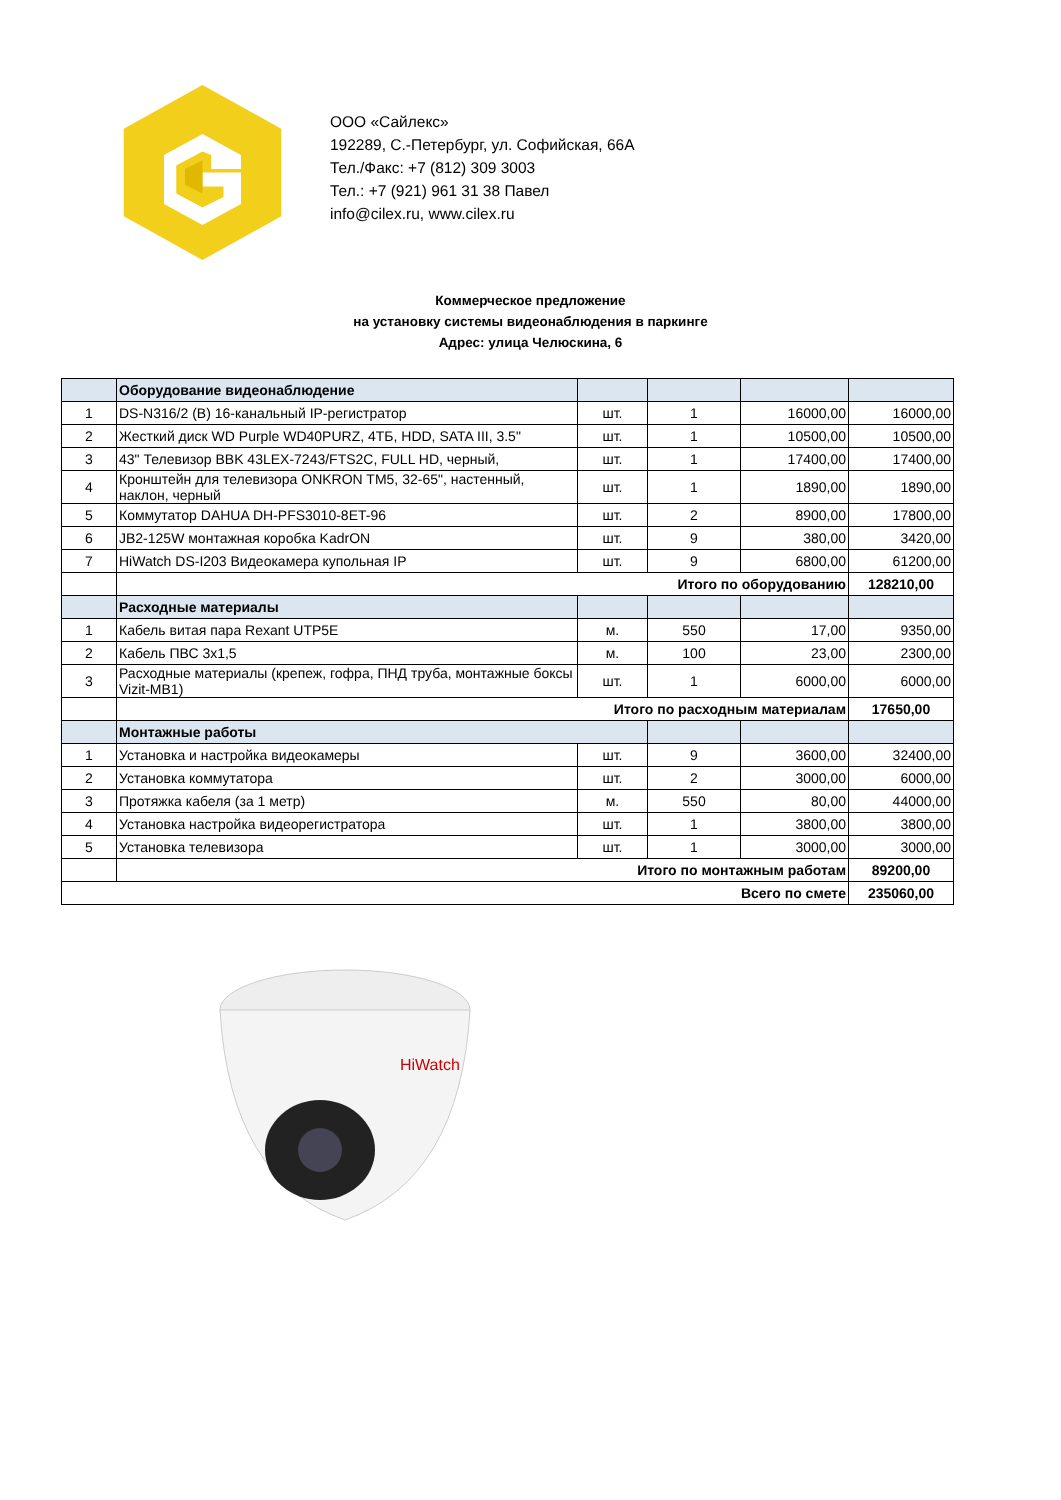ООО «Сайлекс»
192289, С.-Петербург, ул. Софийская, 66А
Тел./Факс: +7 (812) 309 3003
Тел.: +7 (921) 961 31 38 Павел
info@cilex.ru, www.cilex.ru
Коммерческое предложение
на установку системы видеонаблюдения в паркинге
Адрес: улица Челюскина, 6
| | Оборудование видеонаблюдение | | | | |
| 1 | DS-N316/2 (B) 16-канальный IP-регистратор | шт. | 1 | 16000,00 | 16000,00 |
| 2 | Жесткий диск WD Purple WD40PURZ, 4ТБ, HDD, SATA III, 3.5" | шт. | 1 | 10500,00 | 10500,00 |
| 3 | 43" Телевизор BBK 43LEX-7243/FTS2C, FULL HD, черный, | шт. | 1 | 17400,00 | 17400,00 |
| 4 | Кронштейн для телевизора ONKRON TM5, 32-65", настенный, наклон, черный | шт. | 1 | 1890,00 | 1890,00 |
| 5 | Коммутатор DAHUA DH-PFS3010-8ET-96 | шт. | 2 | 8900,00 | 17800,00 |
| 6 | JB2-125W монтажная коробка KadrON | шт. | 9 | 380,00 | 3420,00 |
| 7 | HiWatch DS-I203 Видеокамера купольная IP | шт. | 9 | 6800,00 | 61200,00 |
| | Итого по оборудованию | | | | 128210,00 |
| | Расходные материалы | | | | |
| 1 | Кабель витая пара Rexant UTP5E | м. | 550 | 17,00 | 9350,00 |
| 2 | Кабель ПВС 3х1,5 | м. | 100 | 23,00 | 2300,00 |
| 3 | Расходные материалы (крепеж, гофра, ПНД труба, монтажные боксы Vizit-MB1) | шт. | 1 | 6000,00 | 6000,00 |
| | Итого по расходным материалам | | | | 17650,00 |
| | Монтажные работы | | | | |
| 1 | Установка и настройка видеокамеры | шт. | 9 | 3600,00 | 32400,00 |
| 2 | Установка коммутатора | шт. | 2 | 3000,00 | 6000,00 |
| 3 | Протяжка кабеля (за 1 метр) | м. | 550 | 80,00 | 44000,00 |
| 4 | Установка настройка видеорегистратора | шт. | 1 | 3800,00 | 3800,00 |
| 5 | Установка телевизора | шт. | 1 | 3000,00 | 3000,00 |
| | Итого по монтажным работам | | | | 89200,00 |
| Всего по смете | | | | | 235060,00 |
HiWatch